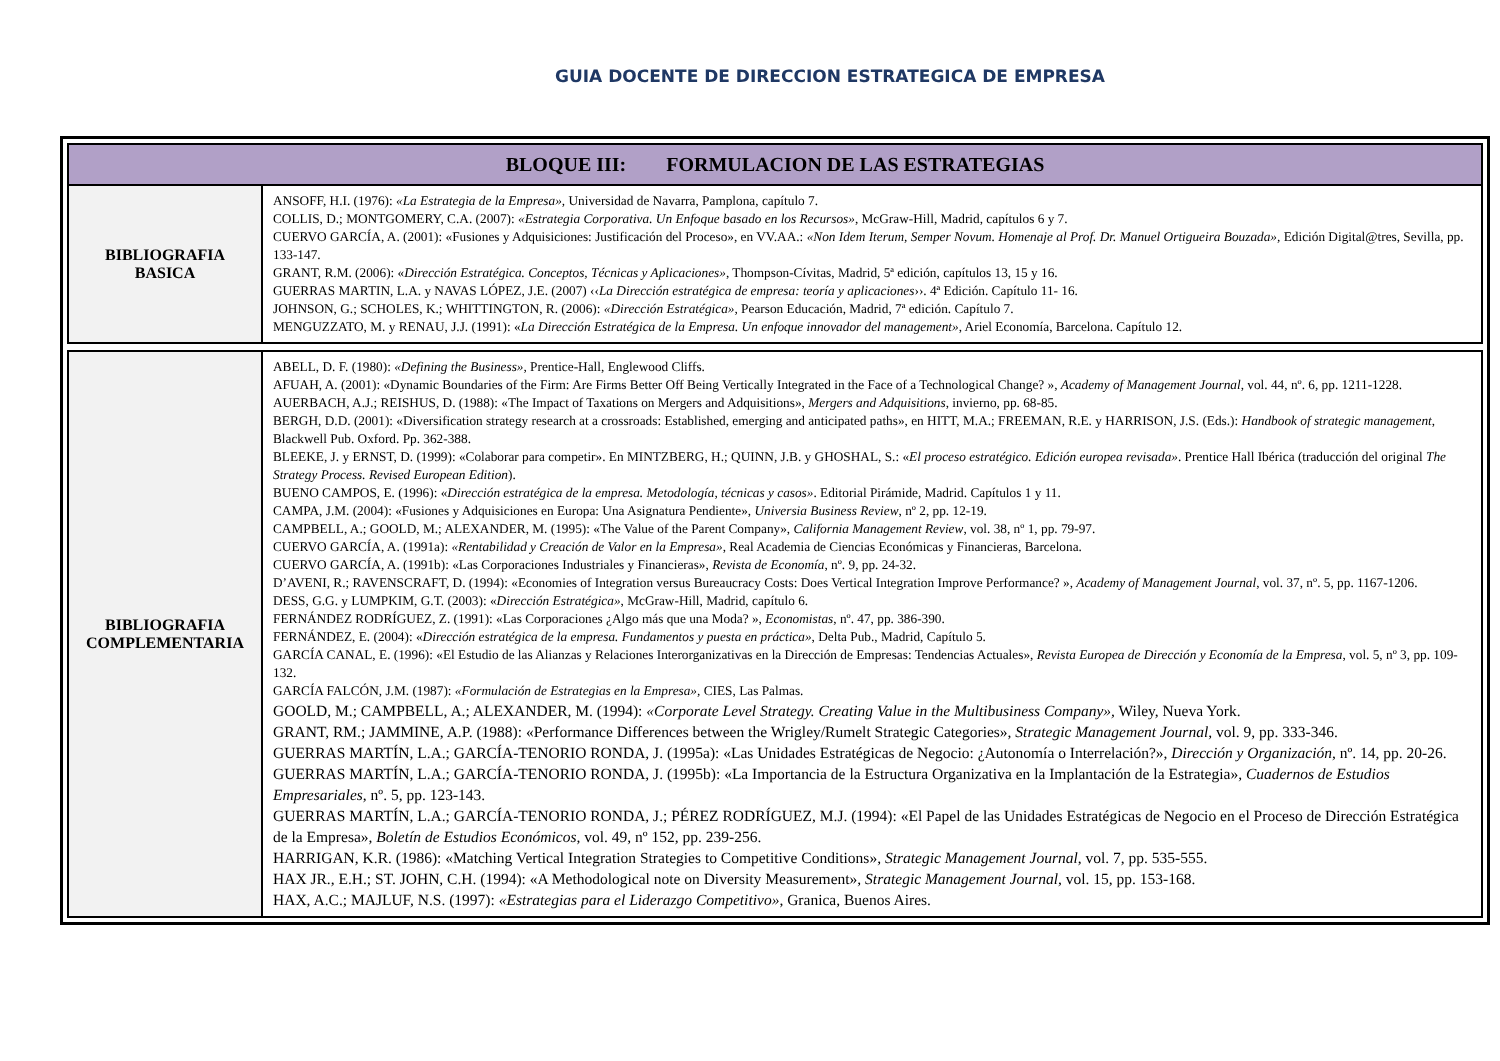GUIA DOCENTE DE DIRECCION ESTRATEGICA DE EMPRESA
| BLOQUE III: FORMULACION DE LAS ESTRATEGIAS | |
| BIBLIOGRAFIA BASICA | ANSOFF, H.I. (1976): «La Estrategia de la Empresa», Universidad de Navarra, Pamplona, capítulo 7. COLLIS, D.; MONTGOMERY, C.A. (2007): «Estrategia Corporativa. Un Enfoque basado en los Recursos» , McGraw-Hill, Madrid, capítulos 6 y 7. CUERVO GARCÍA, A. (2001): «Fusiones y Adquisiciones: Justificación del Proceso», en VV.AA.: «Non Idem Iterum, Semper Novum. Homenaje al Prof. Dr. Manuel Ortigueira Bouzada», Edición Digital@tres, Sevilla, pp. 133-147. GRANT, R.M. (2006): « Dirección Estratégica. Conceptos, Técnicas y Aplicaciones» , Thompson-Cívitas, Madrid, 5ª edición, capítulos 13, 15 y 16. GUERRAS MARTIN, L.A. y NAVAS LÓPEZ, J.E. (2007) ‹‹ La Dirección estratégica de empresa: teoría y aplicaciones ››. 4ª Edición. Capítulo 11- 16. JOHNSON, G.; SCHOLES, K.; WHITTINGTON, R. (2006): «Dirección Estratégica», Pearson Educación, Madrid, 7ª edición. Capítulo 7. MENGUZZATO, M. y RENAU, J.J. (1991): « La Dirección Estratégica de la Empresa. Un enfoque innovador del management» , Ariel Economía, Barcelona. Capítulo 12. |
| BIBLIOGRAFIA COMPLEMENTARIA | ABELL, D. F. (1980): «Defining the Business», Prentice-Hall, Englewood Cliffs. AFUAH, A. (2001): «Dynamic Boundaries of the Firm: Are Firms Better Off Being Vertically Integrated in the Face of a Technological Change? », Academy of Management Journal , vol. 44, nº. 6, pp. 1211-1228. AUERBACH, A.J.; REISHUS, D. (1988): «The Impact of Taxations on Mergers and Adquisitions», Mergers and Adquisitions , invierno, pp. 68-85. BERGH, D.D. (2001): «Diversification strategy research at a crossroads: Established, emerging and anticipated paths», en HITT, M.A.; FREEMAN, R.E. y HARRISON, J.S. (Eds.): Handbook of strategic management , Blackwell Pub. Oxford. Pp. 362-388. BLEEKE, J. y ERNST, D. (1999): «Colaborar para competir». En MINTZBERG, H.; QUINN, J.B. y GHOSHAL, S.: « El proceso estratégico. Edición europea revisada» . Prentice Hall Ibérica (traducción del original The Strategy Process. Revised European Edition ). BUENO CAMPOS, E. (1996): « Dirección estratégica de la empresa. Metodología, técnicas y casos» . Editorial Pirámide, Madrid. Capítulos 1 y 11. CAMPA, J.M. (2004): «Fusiones y Adquisiciones en Europa: Una Asignatura Pendiente», Universia Business Review , nº 2, pp. 12-19. CAMPBELL, A.; GOOLD, M.; ALEXANDER, M. (1995): «The Value of the Parent Company», California Management Review , vol. 38, nº 1, pp. 79-97. CUERVO GARCÍA, A. (1991a): «Rentabilidad y Creación de Valor en la Empresa» , Real Academia de Ciencias Económicas y Financieras, Barcelona. CUERVO GARCÍA, A. (1991b): «Las Corporaciones Industriales y Financieras», Revista de Economía , nº. 9, pp. 24-32. D’AVENI, R.; RAVENSCRAFT, D. (1994): «Economies of Integration versus Bureaucracy Costs: Does Vertical Integration Improve Performance? », Academy of Management Journal , vol. 37, nº. 5, pp. 1167-1206. DESS, G.G. y LUMPKIM, G.T. (2003): « Dirección Estratégica» , McGraw-Hill, Madrid, capítulo 6. FERNÁNDEZ RODRÍGUEZ, Z. (1991): «Las Corporaciones ¿Algo más que una Moda? », Economistas , nº. 47, pp. 386-390. FERNÁNDEZ, E. (2004): « Dirección estratégica de la empresa. Fundamentos y puesta en práctica» , Delta Pub., Madrid, Capítulo 5. GARCÍA CANAL, E. (1996): «El Estudio de las Alianzas y Relaciones Interorganizativas en la Dirección de Empresas: Tendencias Actuales», Revista Europea de Dirección y Economía de la Empresa , vol. 5, nº 3, pp. 109-132. GARCÍA FALCÓN, J.M. (1987): «Formulación de Estrategias en la Empresa», CIES, Las Palmas. GOOLD, M.; CAMPBELL, A.; ALEXANDER, M. (1994): «Corporate Level Strategy. Creating Value in the Multibusiness Company», Wiley, Nueva York. GRANT, RM.; JAMMINE, A.P. (1988): «Performance Differences between the Wrigley/Rumelt Strategic Categories», Strategic Management Journal , vol. 9, pp. 333-346. GUERRAS MARTÍN, L.A.; GARCÍA-TENORIO RONDA, J. (1995a): «Las Unidades Estratégicas de Negocio: ¿Autonomía o Interrelación?», Dirección y Organización , nº. 14, pp. 20-26. GUERRAS MARTÍN, L.A.; GARCÍA-TENORIO RONDA, J. (1995b): «La Importancia de la Estructura Organizativa en la Implantación de la Estrategia», Cuadernos de Estudios Empresariales , nº. 5, pp. 123-143. GUERRAS MARTÍN, L.A.; GARCÍA-TENORIO RONDA, J.; PÉREZ RODRÍGUEZ, M.J. (1994): «El Papel de las Unidades Estratégicas de Negocio en el Proceso de Dirección Estratégica de la Empresa», Boletín de Estudios Económicos , vol. 49, nº 152, pp. 239-256. HARRIGAN, K.R. (1986): «Matching Vertical Integration Strategies to Competitive Conditions», Strategic Management Journal , vol. 7, pp. 535-555. HAX JR., E.H.; ST. JOHN, C.H. (1994): «A Methodological note on Diversity Measurement», Strategic Management Journal , vol. 15, pp. 153-168. HAX, A.C.; MAJLUF, N.S. (1997): «Estrategias para el Liderazgo Competitivo» , Granica, Buenos Aires. |